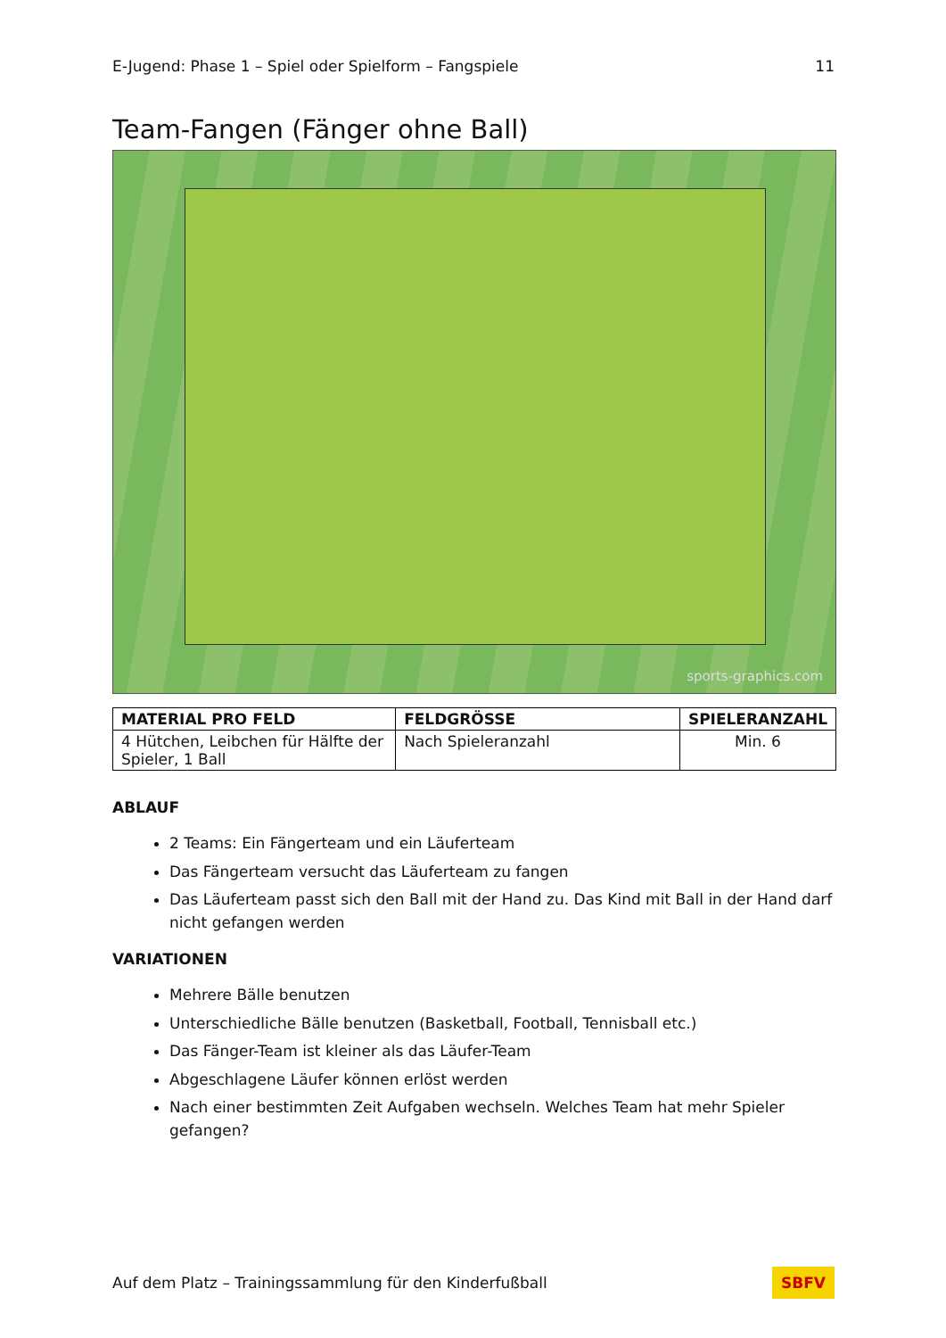E-Jugend: Phase 1 – Spiel oder Spielform – Fangspiele 11
Team-Fangen (Fänger ohne Ball)
sports-graphics.com
| MATERIAL PRO FELD | FELDGRÖSSE | SPIELERANZAHL |
| --- | --- | --- |
| 4 Hütchen, Leibchen für Hälfte der Spieler, 1 Ball | Nach Spieleranzahl | Min. 6 |
ABLAUF
2 Teams: Ein Fängerteam und ein Läuferteam
Das Fängerteam versucht das Läuferteam zu fangen
Das Läuferteam passt sich den Ball mit der Hand zu. Das Kind mit Ball in der Hand darf nicht gefangen werden
VARIATIONEN
Mehrere Bälle benutzen
Unterschiedliche Bälle benutzen (Basketball, Football, Tennisball etc.)
Das Fänger-Team ist kleiner als das Läufer-Team
Abgeschlagene Läufer können erlöst werden
Nach einer bestimmten Zeit Aufgaben wechseln. Welches Team hat mehr Spieler gefangen?
Auf dem Platz – Trainingssammlung für den Kinderfußball SBFV